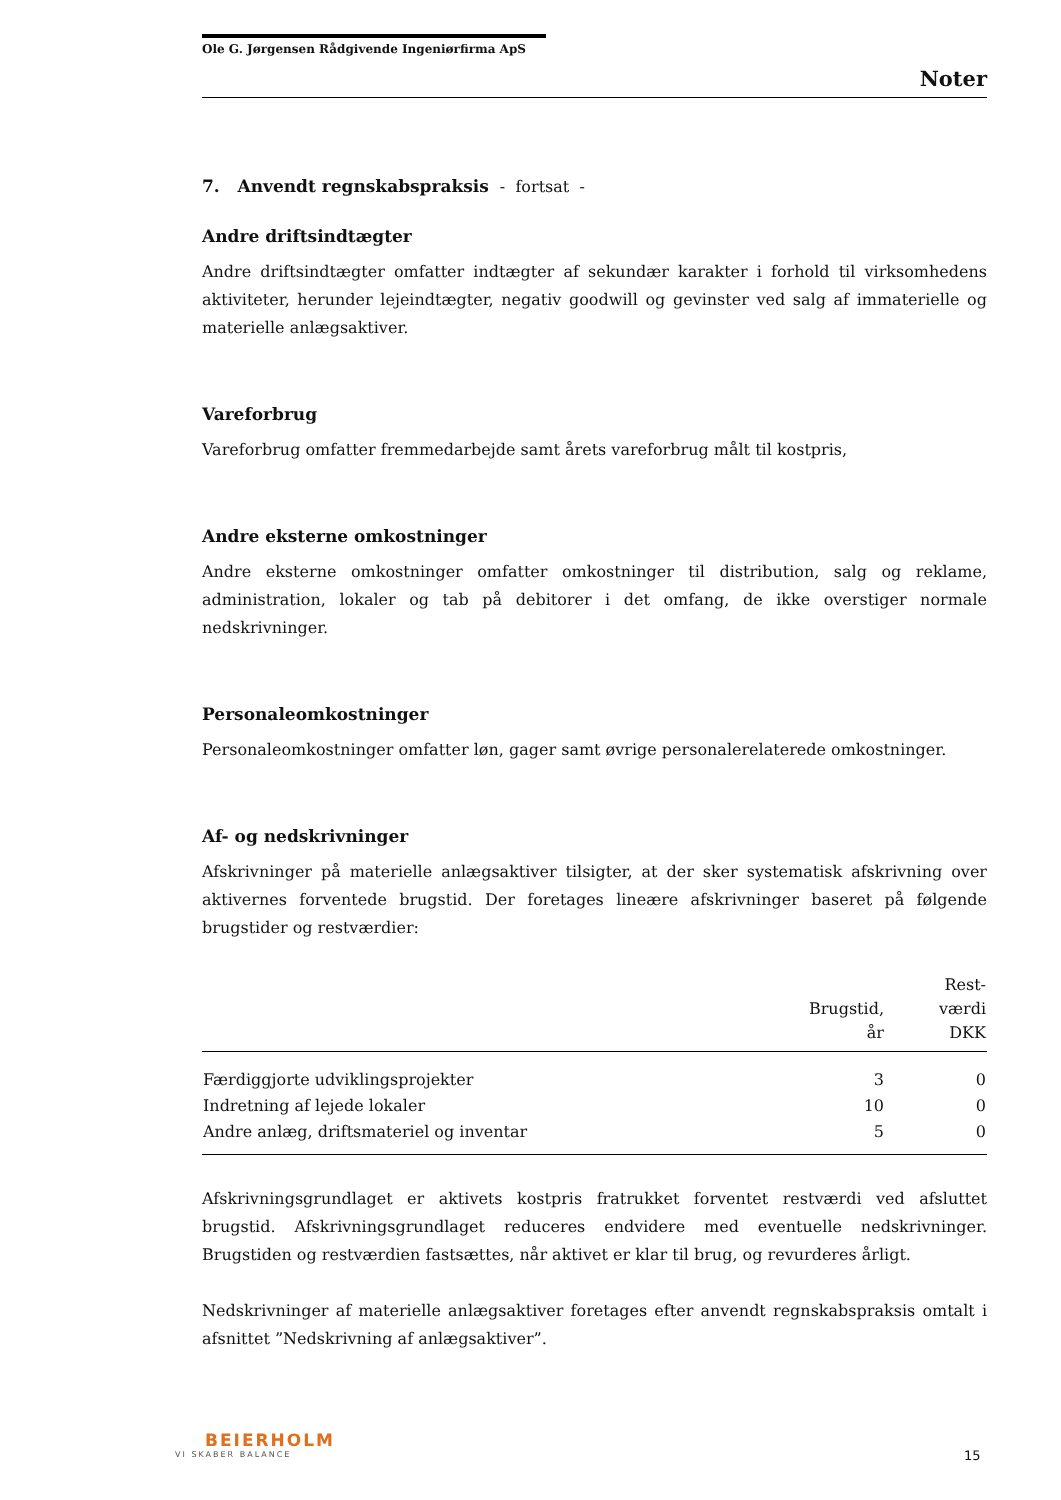Ole G. Jørgensen Rådgivende Ingeniørfirma ApS
Noter
7. Anvendt regnskabspraksis - fortsat -
Andre driftsindtægter
Andre driftsindtægter omfatter indtægter af sekundær karakter i forhold til virksomhedens aktiviteter, herunder lejeindtægter, negativ goodwill og gevinster ved salg af immaterielle og materielle anlægsaktiver.
Vareforbrug
Vareforbrug omfatter fremmedarbejde samt årets vareforbrug målt til kostpris,
Andre eksterne omkostninger
Andre eksterne omkostninger omfatter omkostninger til distribution, salg og reklame, administration, lokaler og tab på debitorer i det omfang, de ikke overstiger normale nedskrivninger.
Personaleomkostninger
Personaleomkostninger omfatter løn, gager samt øvrige personalerelaterede omkostninger.
Af- og nedskrivninger
Afskrivninger på materielle anlægsaktiver tilsigter, at der sker systematisk afskrivning over aktivernes forventede brugstid. Der foretages lineære afskrivninger baseret på følgende brugstider og restværdier:
| | Brugstid, år | Rest- værdi DKK |
| --- | --- | --- |
| Færdiggjorte udviklingsprojekter | 3 | 0 |
| Indretning af lejede lokaler | 10 | 0 |
| Andre anlæg, driftsmateriel og inventar | 5 | 0 |
Afskrivningsgrundlaget er aktivets kostpris fratrukket forventet restværdi ved afsluttet brugstid. Afskrivningsgrundlaget reduceres endvidere med eventuelle nedskrivninger. Brugstiden og restværdien fastsættes, når aktivet er klar til brug, og revurderes årligt.
Nedskrivninger af materielle anlægsaktiver foretages efter anvendt regnskabspraksis omtalt i afsnittet ”Nedskrivning af anlægsaktiver”.
BEIERHOLM
VI SKABER BALANCE
15